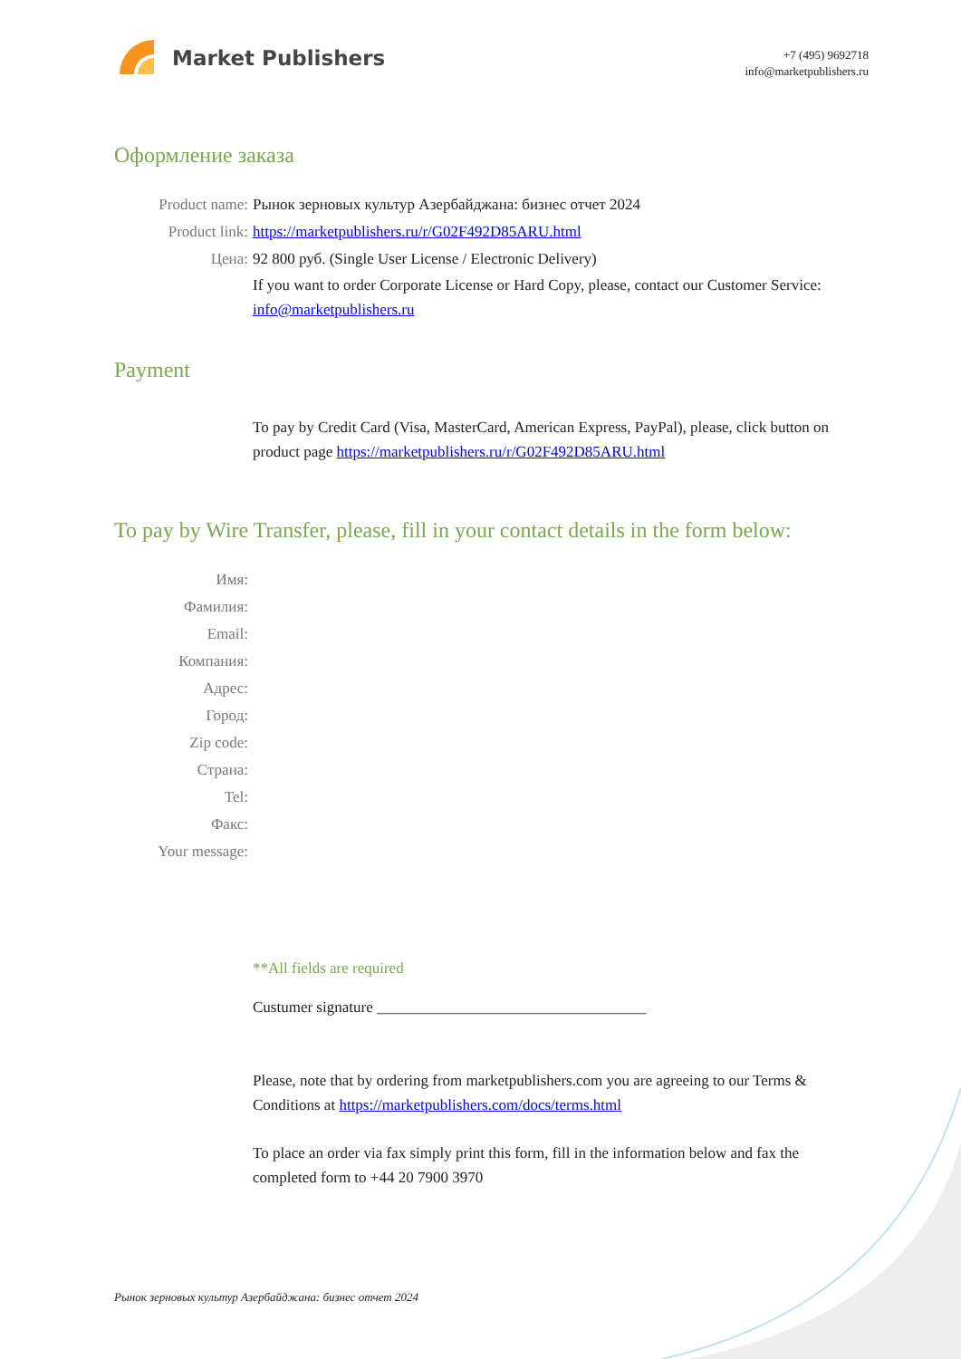Market Publishers
+7 (495) 9692718
info@marketpublishers.ru
Оформление заказа
Product name: Рынок зерновых культур Азербайджана: бизнес отчет 2024
Product link: https://marketpublishers.ru/r/G02F492D85ARU.html
Цена: 92 800 руб. (Single User License / Electronic Delivery)
If you want to order Corporate License or Hard Copy, please, contact our Customer Service:
info@marketpublishers.ru
Payment
To pay by Credit Card (Visa, MasterCard, American Express, PayPal), please, click button on product page https://marketpublishers.ru/r/G02F492D85ARU.html
To pay by Wire Transfer, please, fill in your contact details in the form below:
Имя:
Фамилия:
Email:
Компания:
Адрес:
Город:
Zip code:
Страна:
Tel:
Факс:
Your message:
**All fields are required
Custumer signature ___________________________________
Please, note that by ordering from marketpublishers.com you are agreeing to our Terms & Conditions at https://marketpublishers.com/docs/terms.html
To place an order via fax simply print this form, fill in the information below and fax the completed form to +44 20 7900 3970
Рынок зерновых культур Азербайджана: бизнес отчет 2024